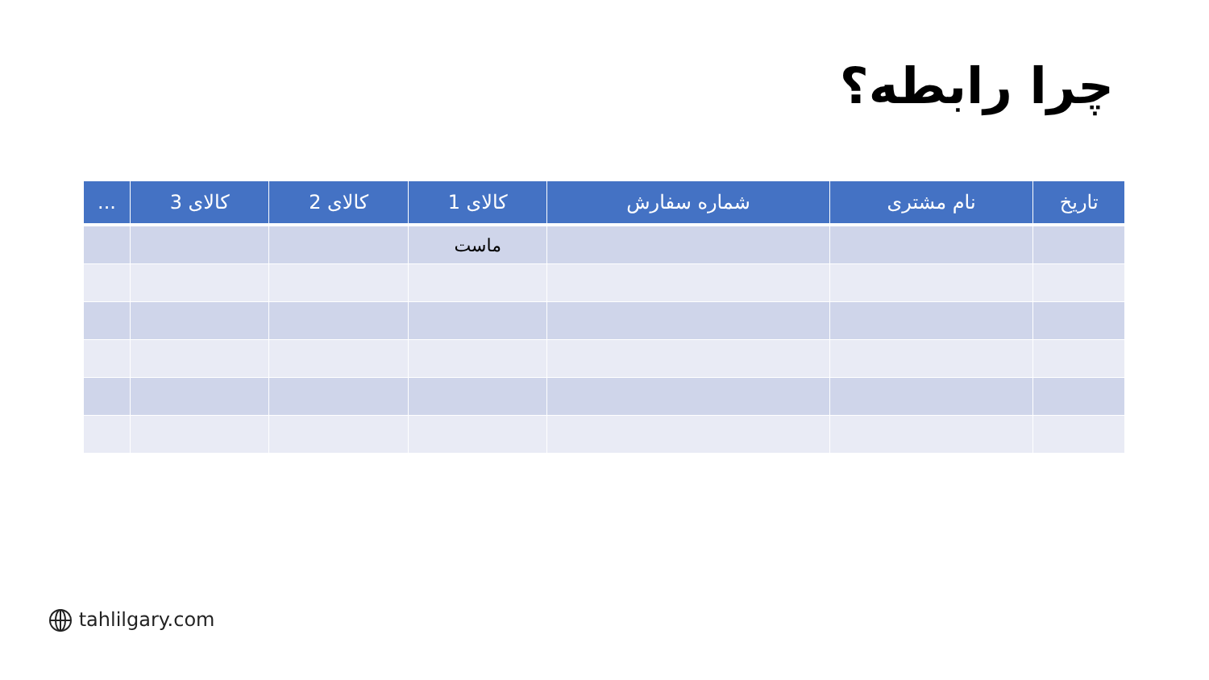چرا رابطه؟
| تاریخ | نام مشتری | شماره سفارش | کالای 1 | کالای 2 | کالای 3 | ... |
| --- | --- | --- | --- | --- | --- | --- |
| | | | ماست | | | |
tahlilgary.com